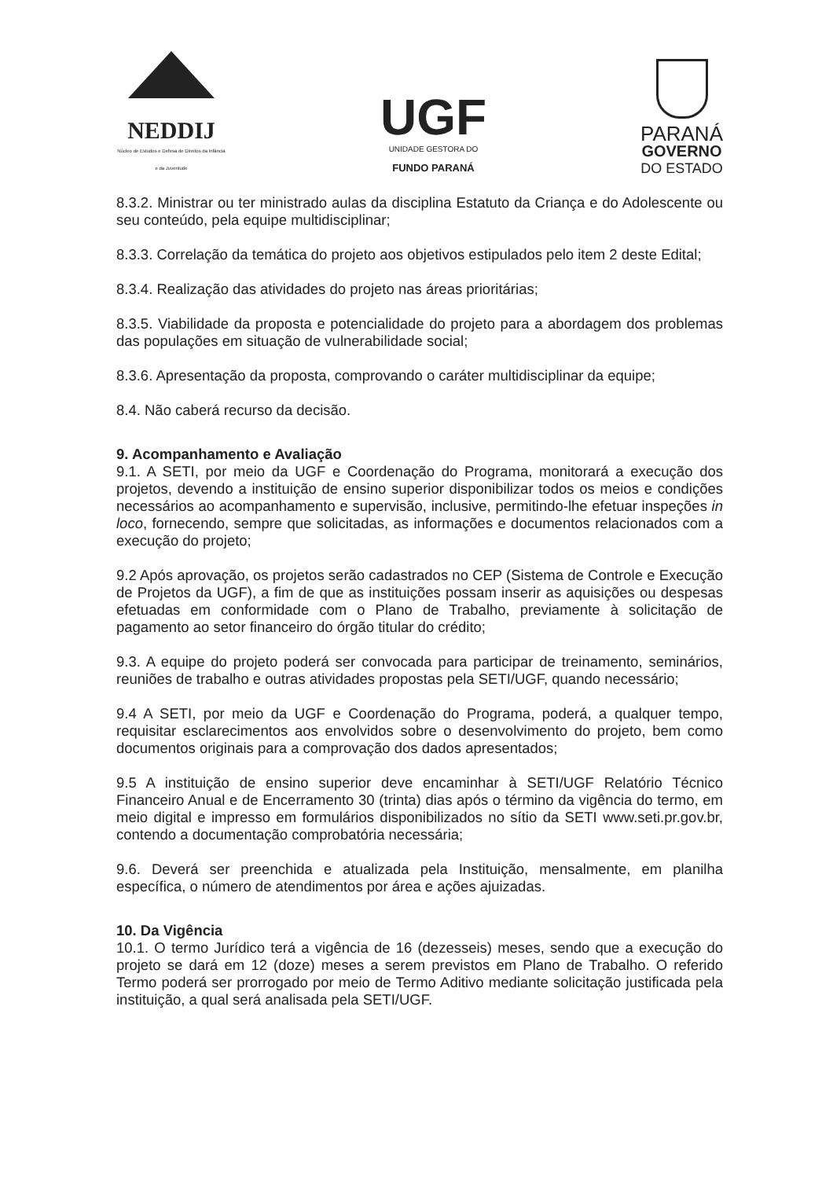NEDDIJ
Núcleo de Estudos e Defesa de Direitos da Infância e da Juventude
UGF
UNIDADE GESTORA DO
FUNDO PARANÁ
PARANÁ
GOVERNO
DO ESTADO
8.3.2. Ministrar ou ter ministrado aulas da disciplina Estatuto da Criança e do Adolescente ou seu conteúdo, pela equipe multidisciplinar;
8.3.3. Correlação da temática do projeto aos objetivos estipulados pelo item 2 deste Edital;
8.3.4. Realização das atividades do projeto nas áreas prioritárias;
8.3.5. Viabilidade da proposta e potencialidade do projeto para a abordagem dos problemas das populações em situação de vulnerabilidade social;
8.3.6. Apresentação da proposta, comprovando o caráter multidisciplinar da equipe;
8.4. Não caberá recurso da decisão.
9. Acompanhamento e Avaliação
9.1. A SETI, por meio da UGF e Coordenação do Programa, monitorará a execução dos projetos, devendo a instituição de ensino superior disponibilizar todos os meios e condições necessários ao acompanhamento e supervisão, inclusive, permitindo-lhe efetuar inspeções in loco, fornecendo, sempre que solicitadas, as informações e documentos relacionados com a execução do projeto;
9.2 Após aprovação, os projetos serão cadastrados no CEP (Sistema de Controle e Execução de Projetos da UGF), a fim de que as instituições possam inserir as aquisições ou despesas efetuadas em conformidade com o Plano de Trabalho, previamente à solicitação de pagamento ao setor financeiro do órgão titular do crédito;
9.3. A equipe do projeto poderá ser convocada para participar de treinamento, seminários, reuniões de trabalho e outras atividades propostas pela SETI/UGF, quando necessário;
9.4 A SETI, por meio da UGF e Coordenação do Programa, poderá, a qualquer tempo, requisitar esclarecimentos aos envolvidos sobre o desenvolvimento do projeto, bem como documentos originais para a comprovação dos dados apresentados;
9.5 A instituição de ensino superior deve encaminhar à SETI/UGF Relatório Técnico Financeiro Anual e de Encerramento 30 (trinta) dias após o término da vigência do termo, em meio digital e impresso em formulários disponibilizados no sítio da SETI www.seti.pr.gov.br, contendo a documentação comprobatória necessária;
9.6. Deverá ser preenchida e atualizada pela Instituição, mensalmente, em planilha específica, o número de atendimentos por área e ações ajuizadas.
10. Da Vigência
10.1. O termo Jurídico terá a vigência de 16 (dezesseis) meses, sendo que a execução do projeto se dará em 12 (doze) meses a serem previstos em Plano de Trabalho. O referido Termo poderá ser prorrogado por meio de Termo Aditivo mediante solicitação justificada pela instituição, a qual será analisada pela SETI/UGF.